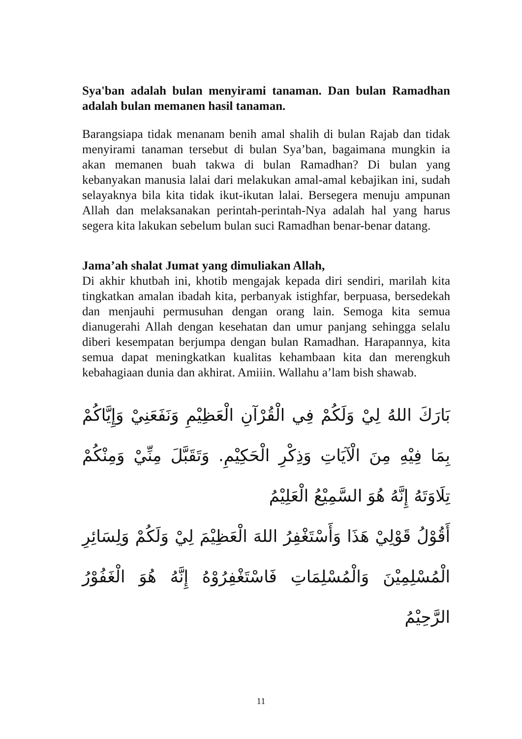Sya'ban adalah bulan menyirami tanaman. Dan bulan Ramadhan adalah bulan memanen hasil tanaman.
Barangsiapa tidak menanam benih amal shalih di bulan Rajab dan tidak menyirami tanaman tersebut di bulan Sya’ban, bagaimana mungkin ia akan memanen buah takwa di bulan Ramadhan? Di bulan yang kebanyakan manusia lalai dari melakukan amal-amal kebajikan ini, sudah selayaknya bila kita tidak ikut-ikutan lalai. Bersegera menuju ampunan Allah dan melaksanakan perintah-perintah-Nya adalah hal yang harus segera kita lakukan sebelum bulan suci Ramadhan benar-benar datang.
Jama’ah shalat Jumat yang dimuliakan Allah,
Di akhir khutbah ini, khotib mengajak kepada diri sendiri, marilah kita tingkatkan amalan ibadah kita, perbanyak istighfar, berpuasa, bersedekah dan menjauhi permusuhan dengan orang lain. Semoga kita semua dianugerahi Allah dengan kesehatan dan umur panjang sehingga selalu diberi kesempatan berjumpa dengan bulan Ramadhan. Harapannya, kita semua dapat meningkatkan kualitas kehambaan kita dan merengkuh kebahagiaan dunia dan akhirat. Amiiin. Wallahu a’lam bish shawab.
بَارَكَ اللهُ لِيْ وَلَكُمْ فِي الْقُرْآنِ الْعَظِيْمِ وَنَفَعَنِيْ وَإِيَّاكُمْ بِمَا فِيْهِ مِنَ الْآيَاتِ وَذِكْرِ الْحَكِيْمِ. وَتَقَبَّلَ مِنِّيْ وَمِنْكُمْ تِلَاوَتَهُ إِنَّهُ هُوَ السَّمِيْعُ الْعَلِيْمُ
أَقُوْلُ قَوْلِيْ هَذَا وَأَسْتَغْفِرُ اللهَ الْعَظِيْمَ لِيْ وَلَكُمْ وَلِسَائِرِ الْمُسْلِمِيْنَ وَالْمُسْلِمَاتِ فَاسْتَغْفِرُوْهُ إِنَّهُ هُوَ الْغَفُوْرُ الرَّحِيْمُ
11